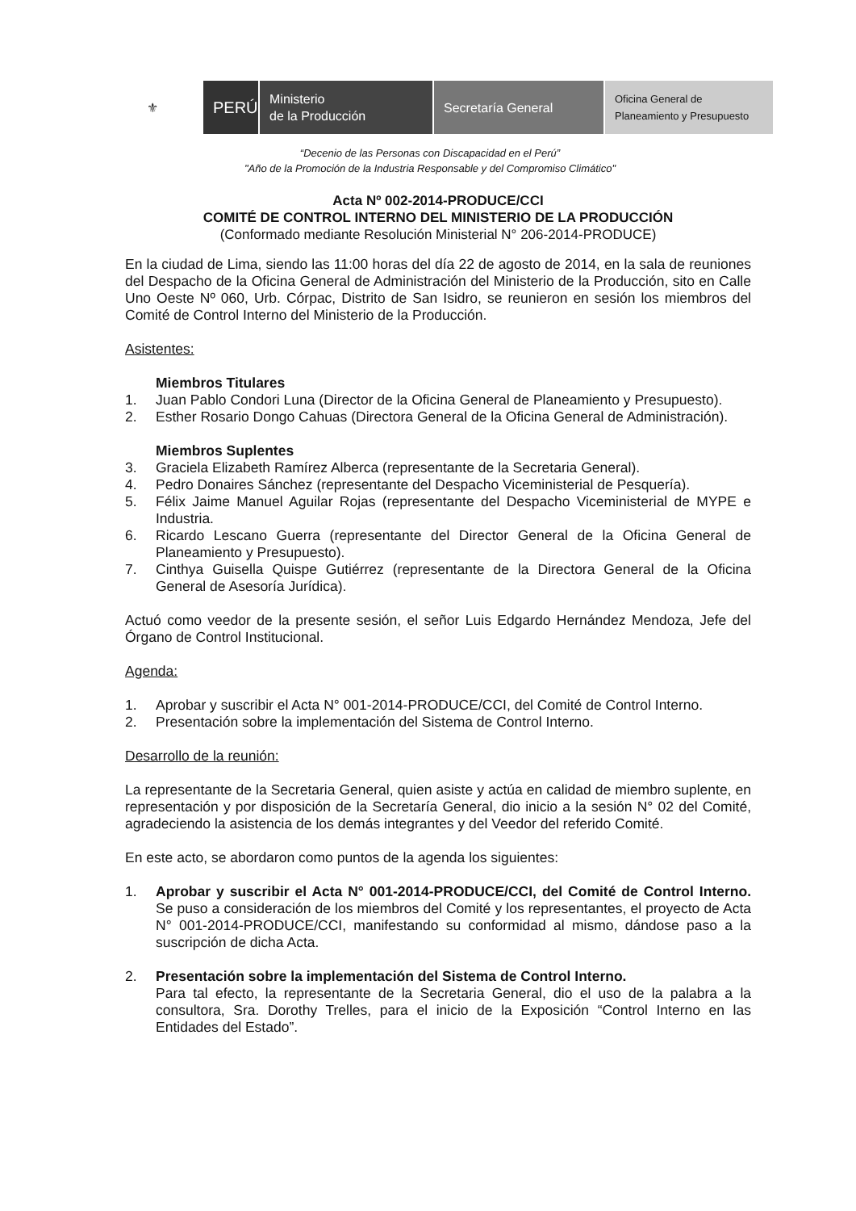⚜
PERÚ
Ministerio
de la Producción
Secretaría General
Oficina General de
Planeamiento y Presupuesto
“Decenio de las Personas con Discapacidad en el Perú”
"Año de la Promoción de la Industria Responsable y del Compromiso Climático"
Acta Nº 002-2014-PRODUCE/CCI
COMITÉ DE CONTROL INTERNO DEL MINISTERIO DE LA PRODUCCIÓN
(Conformado mediante Resolución Ministerial N° 206-2014-PRODUCE)
En la ciudad de Lima, siendo las 11:00 horas del día 22 de agosto de 2014, en la sala de reuniones del Despacho de la Oficina General de Administración del Ministerio de la Producción, sito en Calle Uno Oeste Nº 060, Urb. Córpac, Distrito de San Isidro, se reunieron en sesión los miembros del Comité de Control Interno del Ministerio de la Producción.
Asistentes:
Miembros Titulares
1. Juan Pablo Condori Luna (Director de la Oficina General de Planeamiento y Presupuesto).
2. Esther Rosario Dongo Cahuas (Directora General de la Oficina General de Administración).
Miembros Suplentes
3. Graciela Elizabeth Ramírez Alberca (representante de la Secretaria General).
4. Pedro Donaires Sánchez (representante del Despacho Viceministerial de Pesquería).
5. Félix Jaime Manuel Aguilar Rojas (representante del Despacho Viceministerial de MYPE e Industria.
6. Ricardo Lescano Guerra (representante del Director General de la Oficina General de Planeamiento y Presupuesto).
7. Cinthya Guisella Quispe Gutiérrez (representante de la Directora General de la Oficina General de Asesoría Jurídica).
Actuó como veedor de la presente sesión, el señor Luis Edgardo Hernández Mendoza, Jefe del Órgano de Control Institucional.
Agenda:
1. Aprobar y suscribir el Acta N° 001-2014-PRODUCE/CCI, del Comité de Control Interno.
2. Presentación sobre la implementación del Sistema de Control Interno.
Desarrollo de la reunión:
La representante de la Secretaria General, quien asiste y actúa en calidad de miembro suplente, en representación y por disposición de la Secretaría General, dio inicio a la sesión N° 02 del Comité, agradeciendo la asistencia de los demás integrantes y del Veedor del referido Comité.
En este acto, se abordaron como puntos de la agenda los siguientes:
1. Aprobar y suscribir el Acta N° 001-2014-PRODUCE/CCI, del Comité de Control Interno. Se puso a consideración de los miembros del Comité y los representantes, el proyecto de Acta N° 001-2014-PRODUCE/CCI, manifestando su conformidad al mismo, dándose paso a la suscripción de dicha Acta.
2. Presentación sobre la implementación del Sistema de Control Interno.
Para tal efecto, la representante de la Secretaria General, dio el uso de la palabra a la consultora, Sra. Dorothy Trelles, para el inicio de la Exposición “Control Interno en las Entidades del Estado”.